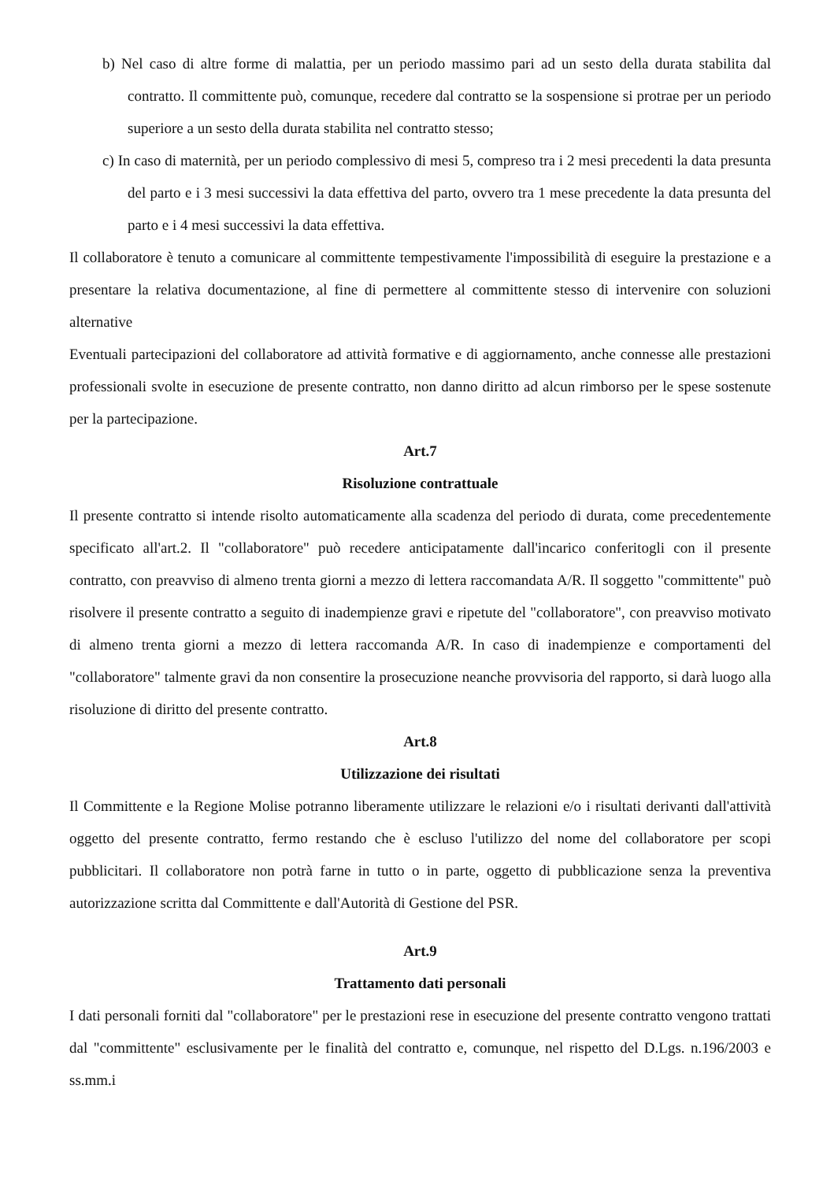b) Nel caso di altre forme di malattia, per un periodo massimo pari ad un sesto della durata stabilita dal contratto. Il committente può, comunque, recedere dal contratto se la sospensione si protrae per un periodo superiore a un sesto della durata stabilita nel contratto stesso;
c) In caso di maternità, per un periodo complessivo di mesi 5, compreso tra i 2 mesi precedenti la data presunta del parto e i 3 mesi successivi la data effettiva del parto, ovvero tra 1 mese precedente la data presunta del parto e i 4 mesi successivi la data effettiva.
Il collaboratore è tenuto a comunicare al committente tempestivamente l'impossibilità di eseguire la prestazione e a presentare la relativa documentazione, al fine di permettere al committente stesso di intervenire con soluzioni alternative
Eventuali partecipazioni del collaboratore ad attività formative e di aggiornamento, anche connesse alle prestazioni professionali svolte in esecuzione de presente contratto, non danno diritto ad alcun rimborso per le spese sostenute per la partecipazione.
Art.7
Risoluzione contrattuale
Il presente contratto si intende risolto automaticamente alla scadenza del periodo di durata, come precedentemente specificato all'art.2. Il "collaboratore" può recedere anticipatamente dall'incarico conferitogli con il presente contratto, con preavviso di almeno trenta giorni a mezzo di lettera raccomandata A/R. Il soggetto "committente" può risolvere il presente contratto a seguito di inadempienze gravi e ripetute del "collaboratore", con preavviso motivato di almeno trenta giorni a mezzo di lettera raccomanda A/R. In caso di inadempienze e comportamenti del "collaboratore" talmente gravi da non consentire la prosecuzione neanche provvisoria del rapporto, si darà luogo alla risoluzione di diritto del presente contratto.
Art.8
Utilizzazione dei risultati
Il Committente e la Regione Molise potranno liberamente utilizzare le relazioni e/o i risultati derivanti dall'attività oggetto del presente contratto, fermo restando che è escluso l'utilizzo del nome del collaboratore per scopi pubblicitari. Il collaboratore non potrà farne in tutto o in parte, oggetto di pubblicazione senza la preventiva autorizzazione scritta dal Committente e dall'Autorità di Gestione del PSR.
Art.9
Trattamento dati personali
I dati personali forniti dal "collaboratore" per le prestazioni rese in esecuzione del presente contratto vengono trattati dal "committente" esclusivamente per le finalità del contratto e, comunque, nel rispetto del D.Lgs. n.196/2003 e ss.mm.i